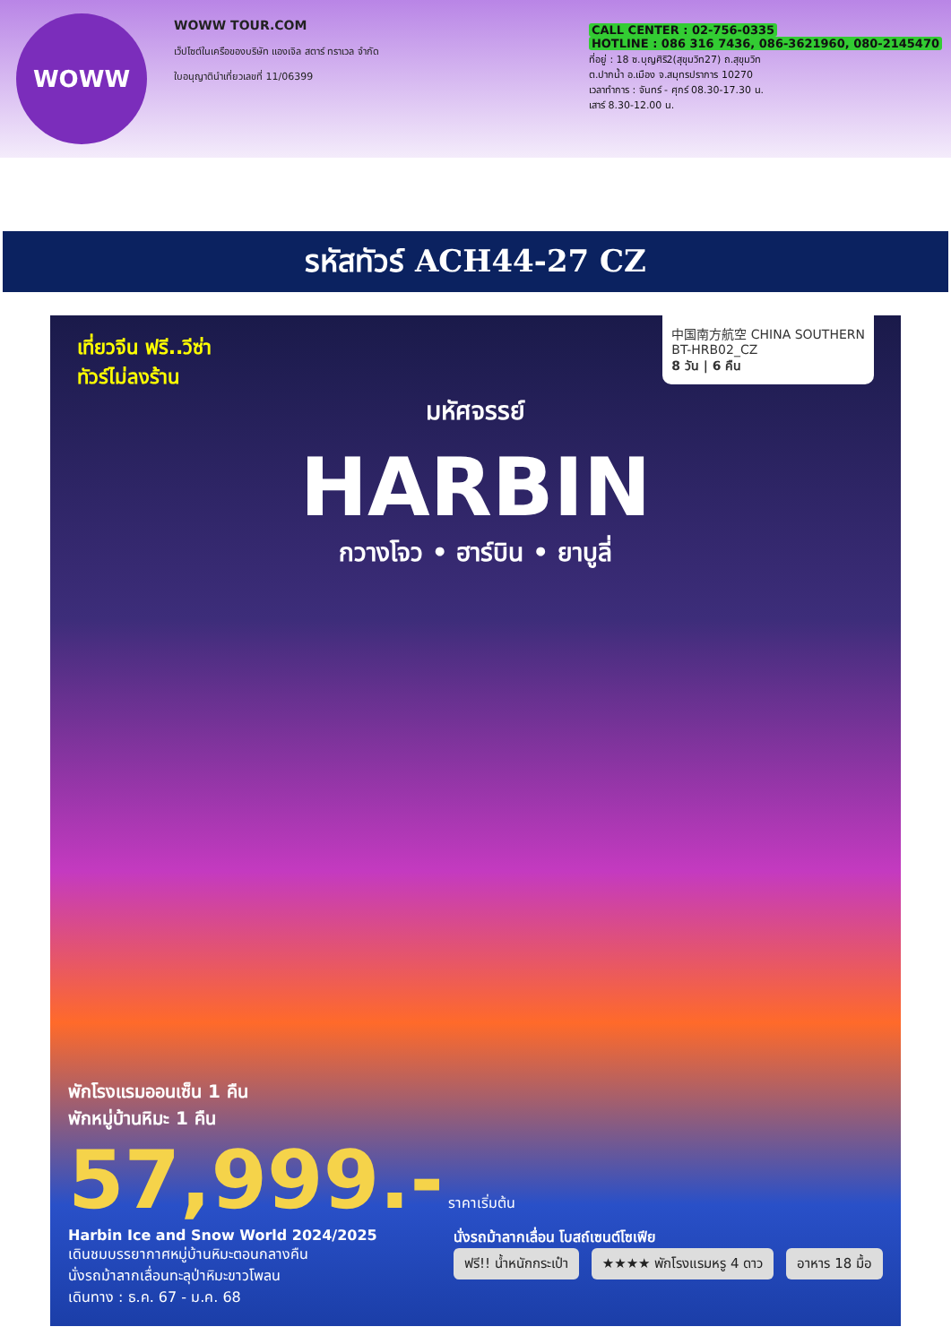WOWW
WOWW TOUR.COM
เว็ปไซต์ในเครือของบริษัท แองเจิล สตาร์ ทราเวล จำกัด
ใบอนุญาตินำเที่ยวเลขที่ 11/06399
CALL CENTER : 02-756-0335
HOTLINE : 086 316 7436, 086-3621960, 080-2145470
ที่อยู่ : 18 ซ.บุญศิริ2(สุขุมวิท27) ถ.สุขุมวิท
ต.ปากน้ำ อ.เมือง จ.สมุทรปราการ 10270
เวลาทำการ : จันทร์ - ศุกร์ 08.30-17.30 น.
เสาร์ 8.30-12.00 น.
รหัสทัวร์ ACH44-27 CZ
中国南方航空 CHINA SOUTHERN
BT-HRB02_CZ
8 วัน | 6 คืน
เที่ยวจีน ฟรี..วีซ่า
ทัวร์ไม่ลงร้าน
มหัศจรรย์
HARBIN
กวางโจว • ฮาร์บิน • ยาบูลี่
พักโรงแรมออนเซ็น 1 คืน
พักหมู่บ้านหิมะ 1 คืน
57,999.- ราคาเริ่มต้น
Harbin Ice and Snow World 2024/2025
เดินชมบรรยากาศหมู่บ้านหิมะตอนกลางคืน
นั่งรถม้าลากเลื่อนทะลุป่าหิมะขาวโพลน
เดินทาง : ธ.ค. 67 - ม.ค. 68
นั่งรถม้าลากเลื่อน โบสถ์เซนต์โซเฟีย
ฟรี!! น้ำหนักกระเป๋า ★★★★ พักโรงแรมหรู 4 ดาว อาหาร 18 มื้อ